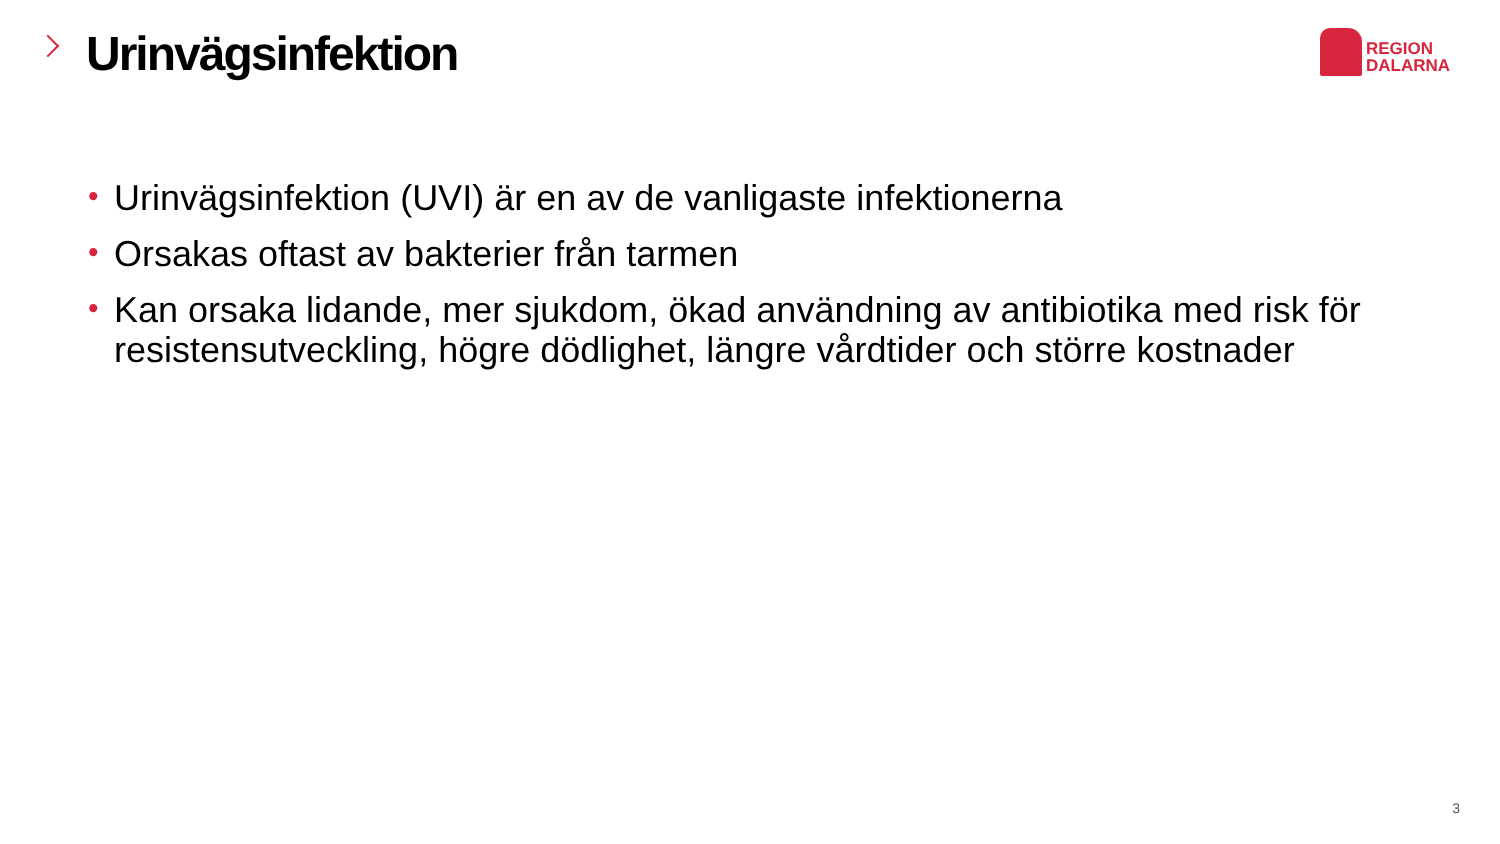Urinvägsinfektion
REGION
DALARNA
• Urinvägsinfektion (UVI) är en av de vanligaste infektionerna
• Orsakas oftast av bakterier från tarmen
• Kan orsaka lidande, mer sjukdom, ökad användning av antibiotika med risk för resistensutveckling, högre dödlighet, längre vårdtider och större kostnader
3